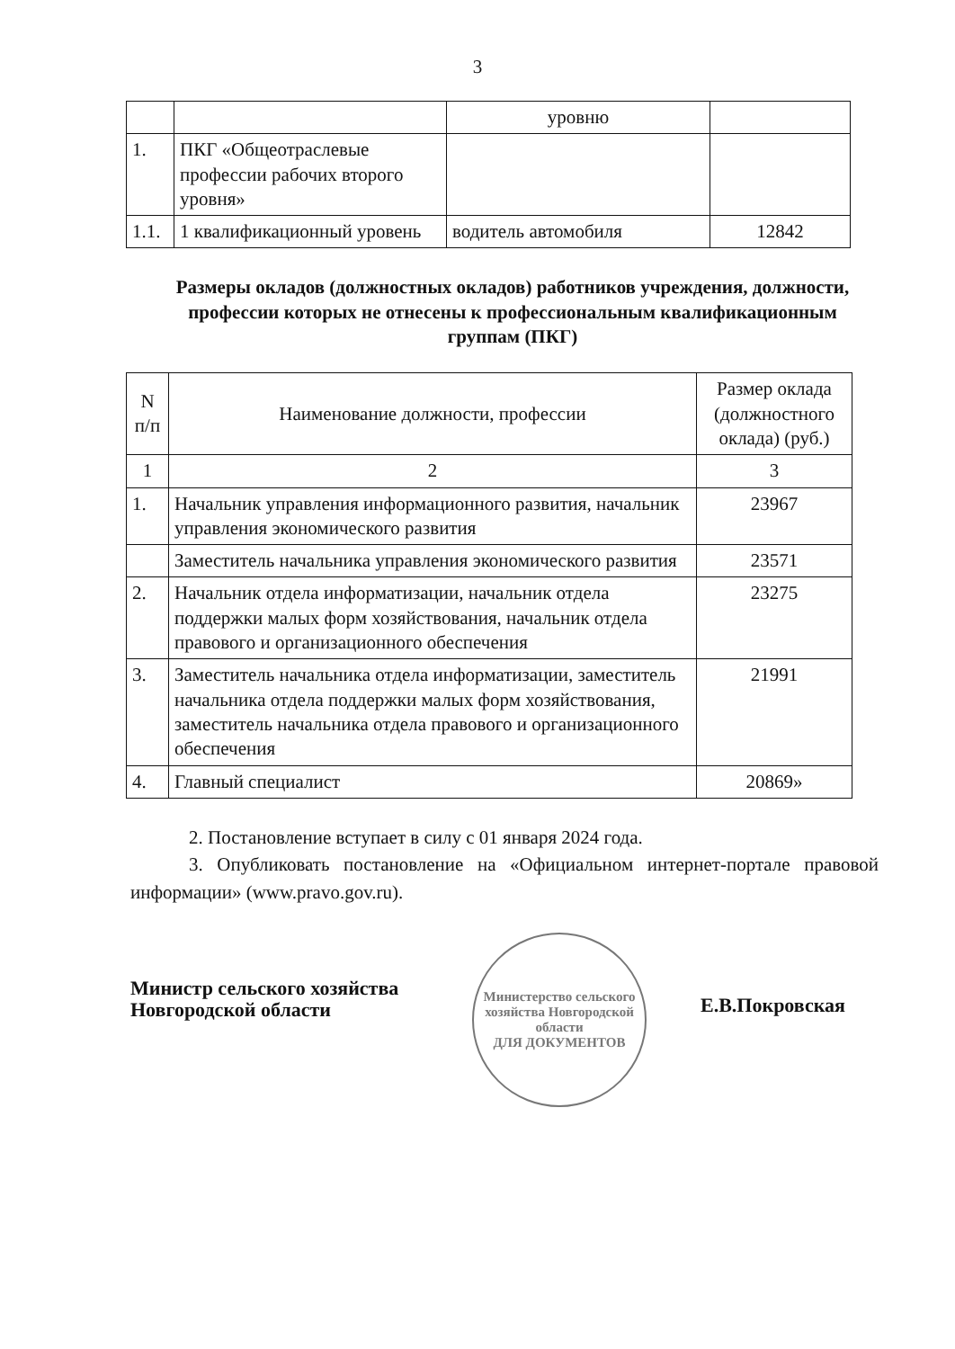3
| | | уровню | |
| 1. | ПКГ «Общеотраслевые профессии рабочих второго уровня» | | |
| 1.1. | 1 квалификационный уровень | водитель автомобиля | 12842 |
Размеры окладов (должностных окладов) работников учреждения, должности, профессии которых не отнесены к профессиональным квалификационным группам (ПКГ)
| N п/п | Наименование должности, профессии | Размер оклада (должностного оклада) (руб.) |
| --- | --- | --- |
| 1 | 2 | 3 |
| 1. | Начальник управления информационного развития, начальник управления экономического развития | 23967 |
| | Заместитель начальника управления экономического развития | 23571 |
| 2. | Начальник отдела информатизации, начальник отдела поддержки малых форм хозяйствования, начальник отдела правового и организационного обеспечения | 23275 |
| 3. | Заместитель начальника отдела информатизации, заместитель начальника отдела поддержки малых форм хозяйствования, заместитель начальника отдела правового и организационного обеспечения | 21991 |
| 4. | Главный специалист | 20869» |
2. Постановление вступает в силу с 01 января 2024 года.
3. Опубликовать постановление на «Официальном интернет-портале правовой информации» (www.pravo.gov.ru).
Министр сельского хозяйства Новгородской области
Министерство сельского хозяйства Новгородской области
ДЛЯ ДОКУМЕНТОВ
Е.В.Покровская